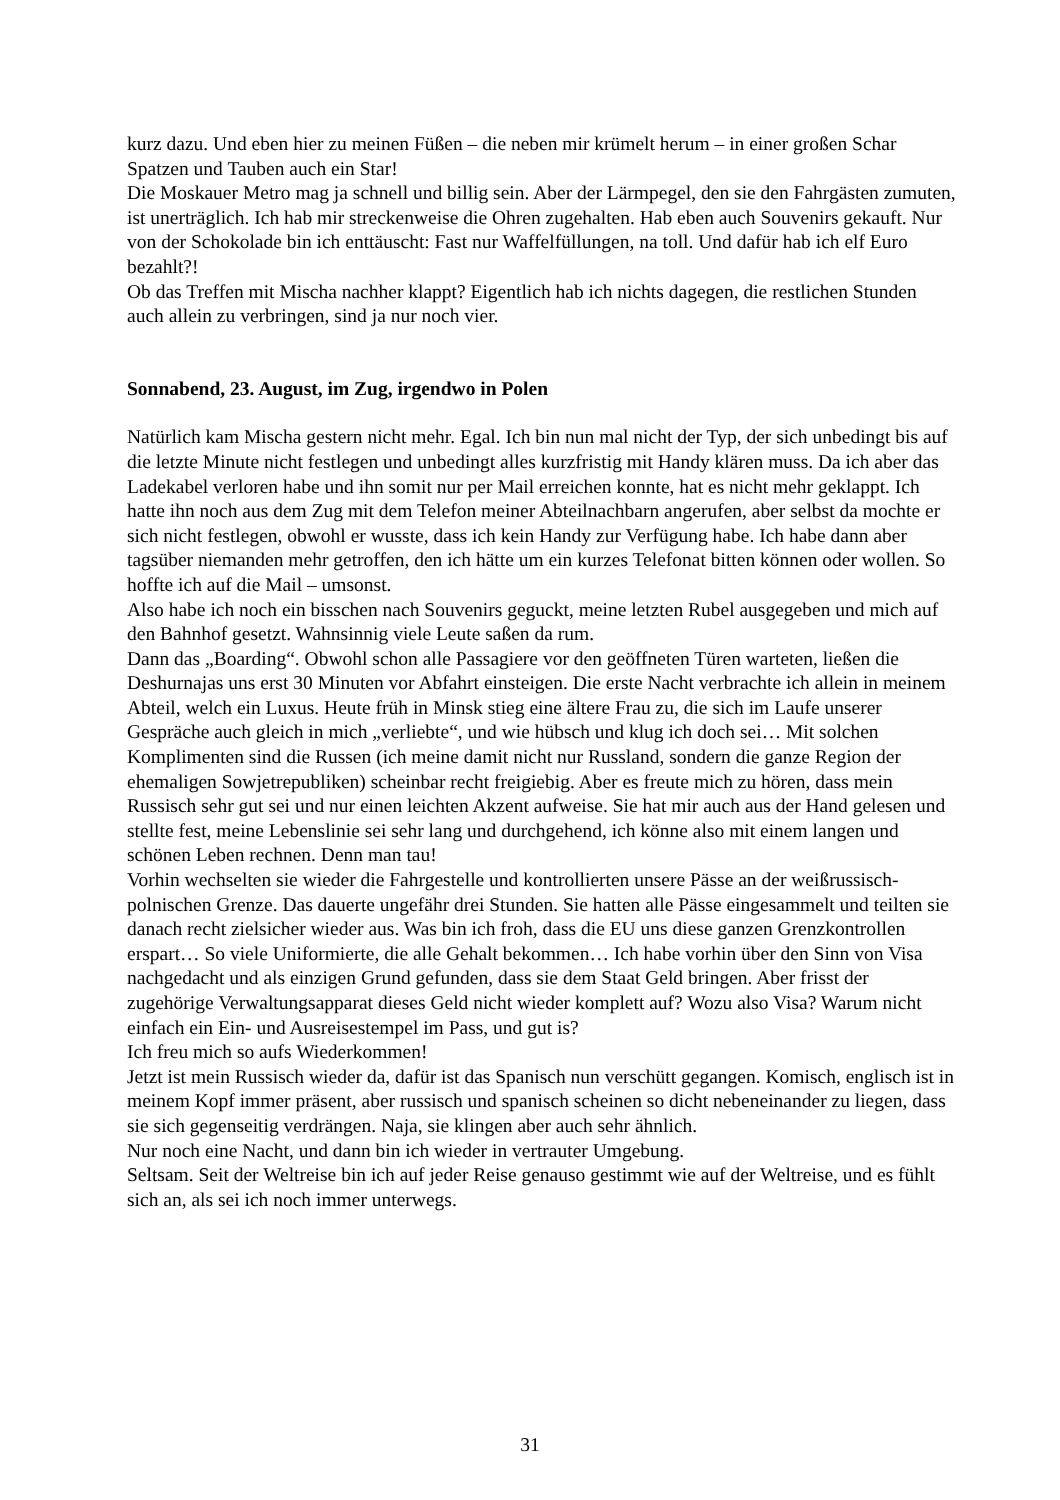kurz dazu. Und eben hier zu meinen Füßen – die neben mir krümelt herum – in einer großen Schar Spatzen und Tauben auch ein Star!
Die Moskauer Metro mag ja schnell und billig sein. Aber der Lärmpegel, den sie den Fahrgästen zumuten, ist unerträglich. Ich hab mir streckenweise die Ohren zugehalten. Hab eben auch Souvenirs gekauft. Nur von der Schokolade bin ich enttäuscht: Fast nur Waffelfüllungen, na toll. Und dafür hab ich elf Euro bezahlt?!
Ob das Treffen mit Mischa nachher klappt? Eigentlich hab ich nichts dagegen, die restlichen Stunden auch allein zu verbringen, sind ja nur noch vier.
Sonnabend, 23. August, im Zug, irgendwo in Polen
Natürlich kam Mischa gestern nicht mehr. Egal. Ich bin nun mal nicht der Typ, der sich unbedingt bis auf die letzte Minute nicht festlegen und unbedingt alles kurzfristig mit Handy klären muss. Da ich aber das Ladekabel verloren habe und ihn somit nur per Mail erreichen konnte, hat es nicht mehr geklappt. Ich hatte ihn noch aus dem Zug mit dem Telefon meiner Abteilnachbarn angerufen, aber selbst da mochte er sich nicht festlegen, obwohl er wusste, dass ich kein Handy zur Verfügung habe. Ich habe dann aber tagsüber niemanden mehr getroffen, den ich hätte um ein kurzes Telefonat bitten können oder wollen. So hoffte ich auf die Mail – umsonst.
Also habe ich noch ein bisschen nach Souvenirs geguckt, meine letzten Rubel ausgegeben und mich auf den Bahnhof gesetzt. Wahnsinnig viele Leute saßen da rum.
Dann das „Boarding“. Obwohl schon alle Passagiere vor den geöffneten Türen warteten, ließen die Deshurnajas uns erst 30 Minuten vor Abfahrt einsteigen. Die erste Nacht verbrachte ich allein in meinem Abteil, welch ein Luxus. Heute früh in Minsk stieg eine ältere Frau zu, die sich im Laufe unserer Gespräche auch gleich in mich „verliebte“, und wie hübsch und klug ich doch sei… Mit solchen Komplimenten sind die Russen (ich meine damit nicht nur Russland, sondern die ganze Region der ehemaligen Sowjetrepubliken) scheinbar recht freigiebig. Aber es freute mich zu hören, dass mein Russisch sehr gut sei und nur einen leichten Akzent aufweise. Sie hat mir auch aus der Hand gelesen und stellte fest, meine Lebenslinie sei sehr lang und durchgehend, ich könne also mit einem langen und schönen Leben rechnen. Denn man tau!
Vorhin wechselten sie wieder die Fahrgestelle und kontrollierten unsere Pässe an der weißrussisch-polnischen Grenze. Das dauerte ungefähr drei Stunden. Sie hatten alle Pässe eingesammelt und teilten sie danach recht zielsicher wieder aus. Was bin ich froh, dass die EU uns diese ganzen Grenzkontrollen erspart… So viele Uniformierte, die alle Gehalt bekommen… Ich habe vorhin über den Sinn von Visa nachgedacht und als einzigen Grund gefunden, dass sie dem Staat Geld bringen. Aber frisst der zugehörige Verwaltungsapparat dieses Geld nicht wieder komplett auf? Wozu also Visa? Warum nicht einfach ein Ein- und Ausreisestempel im Pass, und gut is?
Ich freu mich so aufs Wiederkommen!
Jetzt ist mein Russisch wieder da, dafür ist das Spanisch nun verschütt gegangen. Komisch, englisch ist in meinem Kopf immer präsent, aber russisch und spanisch scheinen so dicht nebeneinander zu liegen, dass sie sich gegenseitig verdrängen. Naja, sie klingen aber auch sehr ähnlich.
Nur noch eine Nacht, und dann bin ich wieder in vertrauter Umgebung.
Seltsam. Seit der Weltreise bin ich auf jeder Reise genauso gestimmt wie auf der Weltreise, und es fühlt sich an, als sei ich noch immer unterwegs.
31